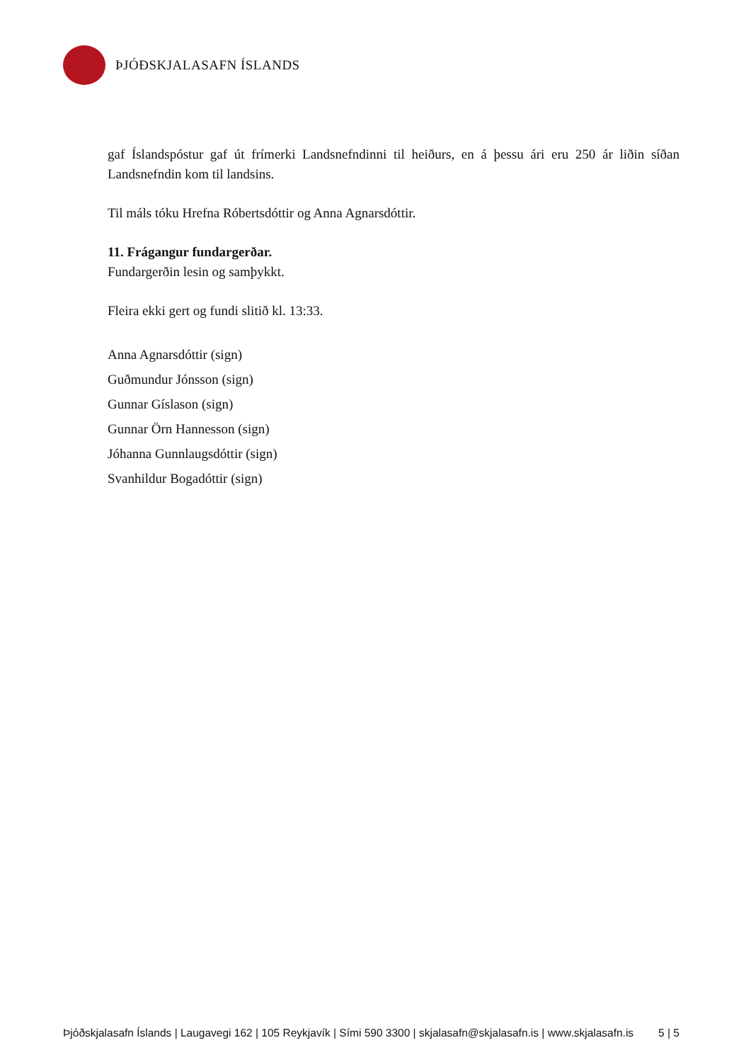ÞJÓÐSKJALASAFN ÍSLANDS
gaf Íslandspóstur gaf út frímerki Landsnefndinni til heiðurs, en á þessu ári eru 250 ár liðin síðan Landsnefndin kom til landsins.
Til máls tóku Hrefna Róbertsdóttir og Anna Agnarsdóttir.
11. Frágangur fundargerðar.
Fundargerðin lesin og samþykkt.
Fleira ekki gert og fundi slitið kl. 13:33.
Anna Agnarsdóttir (sign)
Guðmundur Jónsson (sign)
Gunnar Gíslason (sign)
Gunnar Örn Hannesson (sign)
Jóhanna Gunnlaugsdóttir (sign)
Svanhildur Bogadóttir (sign)
Þjóðskjalasafn Íslands | Laugavegi 162 | 105 Reykjavík | Sími 590 3300 | skjalasafn@skjalasafn.is | www.skjalasafn.is 5 | 5